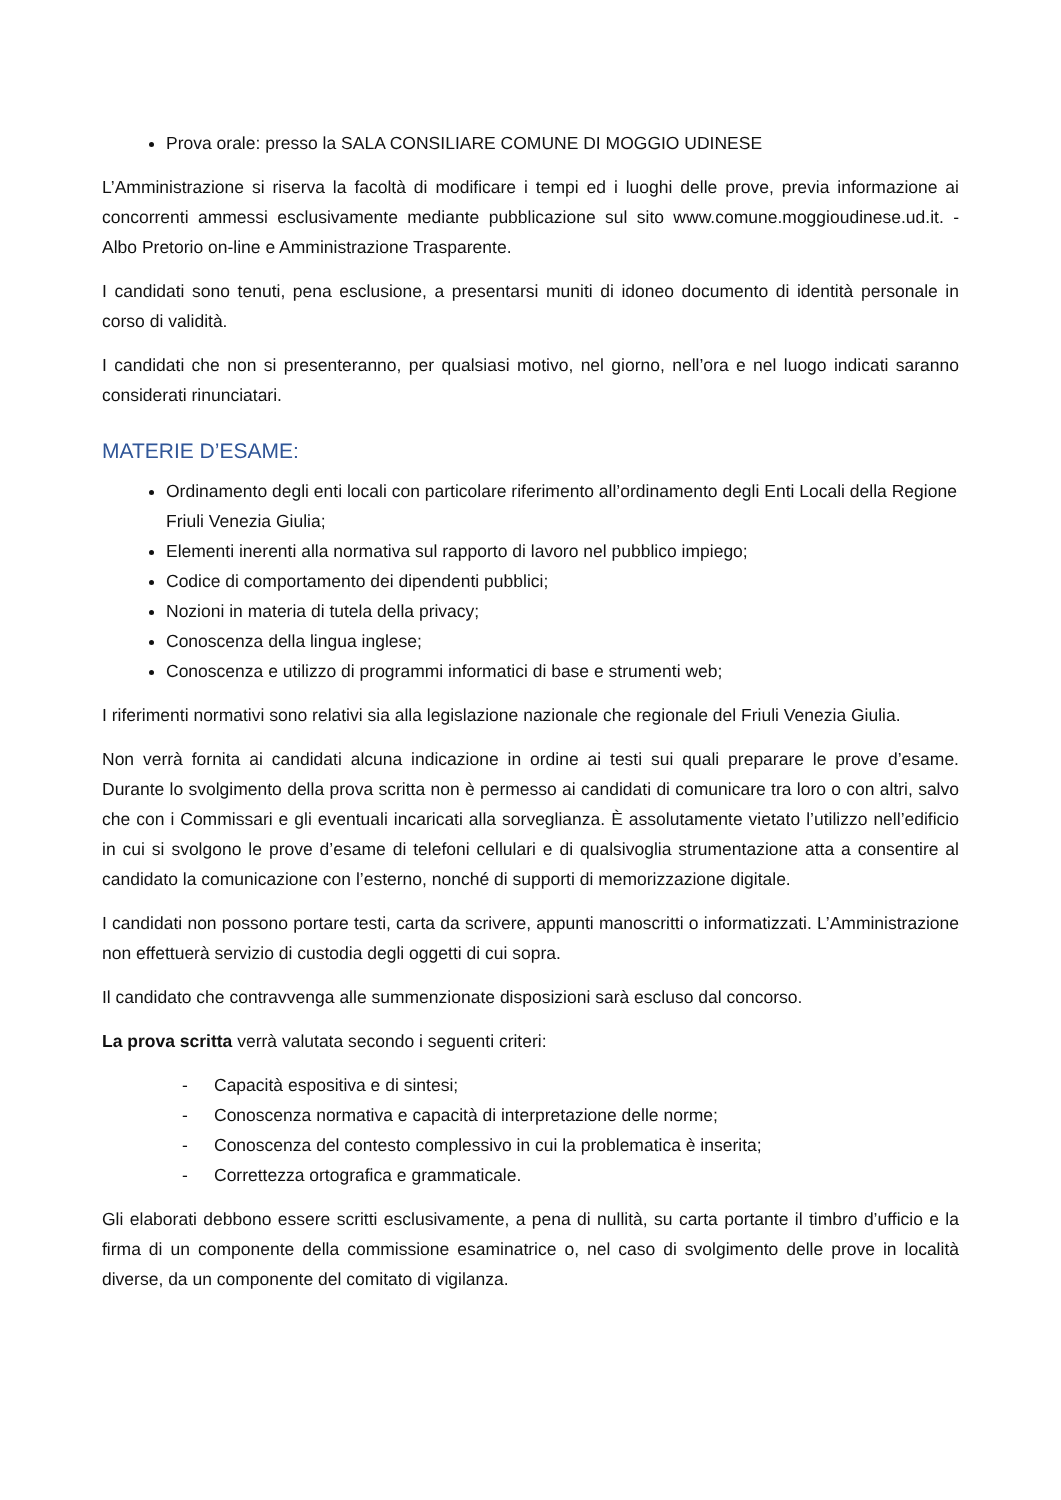Prova orale: presso la SALA CONSILIARE COMUNE DI MOGGIO UDINESE
L’Amministrazione si riserva la facoltà di modificare i tempi ed i luoghi delle prove, previa informazione ai concorrenti ammessi esclusivamente mediante pubblicazione sul sito www.comune.moggioudinese.ud.it. - Albo Pretorio on-line e Amministrazione Trasparente.
I candidati sono tenuti, pena esclusione, a presentarsi muniti di idoneo documento di identità personale in corso di validità.
I candidati che non si presenteranno, per qualsiasi motivo, nel giorno, nell’ora e nel luogo indicati saranno considerati rinunciatari.
MATERIE D’ESAME:
Ordinamento degli enti locali con particolare riferimento all’ordinamento degli Enti Locali della Regione Friuli Venezia Giulia;
Elementi inerenti alla normativa sul rapporto di lavoro nel pubblico impiego;
Codice di comportamento dei dipendenti pubblici;
Nozioni in materia di tutela della privacy;
Conoscenza della lingua inglese;
Conoscenza e utilizzo di programmi informatici di base e strumenti web;
I riferimenti normativi sono relativi sia alla legislazione nazionale che regionale del Friuli Venezia Giulia.
Non verrà fornita ai candidati alcuna indicazione in ordine ai testi sui quali preparare le prove d’esame. Durante lo svolgimento della prova scritta non è permesso ai candidati di comunicare tra loro o con altri, salvo che con i Commissari e gli eventuali incaricati alla sorveglianza. È assolutamente vietato l’utilizzo nell’edificio in cui si svolgono le prove d’esame di telefoni cellulari e di qualsivoglia strumentazione atta a consentire al candidato la comunicazione con l’esterno, nonché di supporti di memorizzazione digitale.
I candidati non possono portare testi, carta da scrivere, appunti manoscritti o informatizzati. L’Amministrazione non effettuerà servizio di custodia degli oggetti di cui sopra.
Il candidato che contravvenga alle summenzionate disposizioni sarà escluso dal concorso.
La prova scritta verrà valutata secondo i seguenti criteri:
- Capacità espositiva e di sintesi;
- Conoscenza normativa e capacità di interpretazione delle norme;
- Conoscenza del contesto complessivo in cui la problematica è inserita;
- Correttezza ortografica e grammaticale.
Gli elaborati debbono essere scritti esclusivamente, a pena di nullità, su carta portante il timbro d’ufficio e la firma di un componente della commissione esaminatrice o, nel caso di svolgimento delle prove in località diverse, da un componente del comitato di vigilanza.